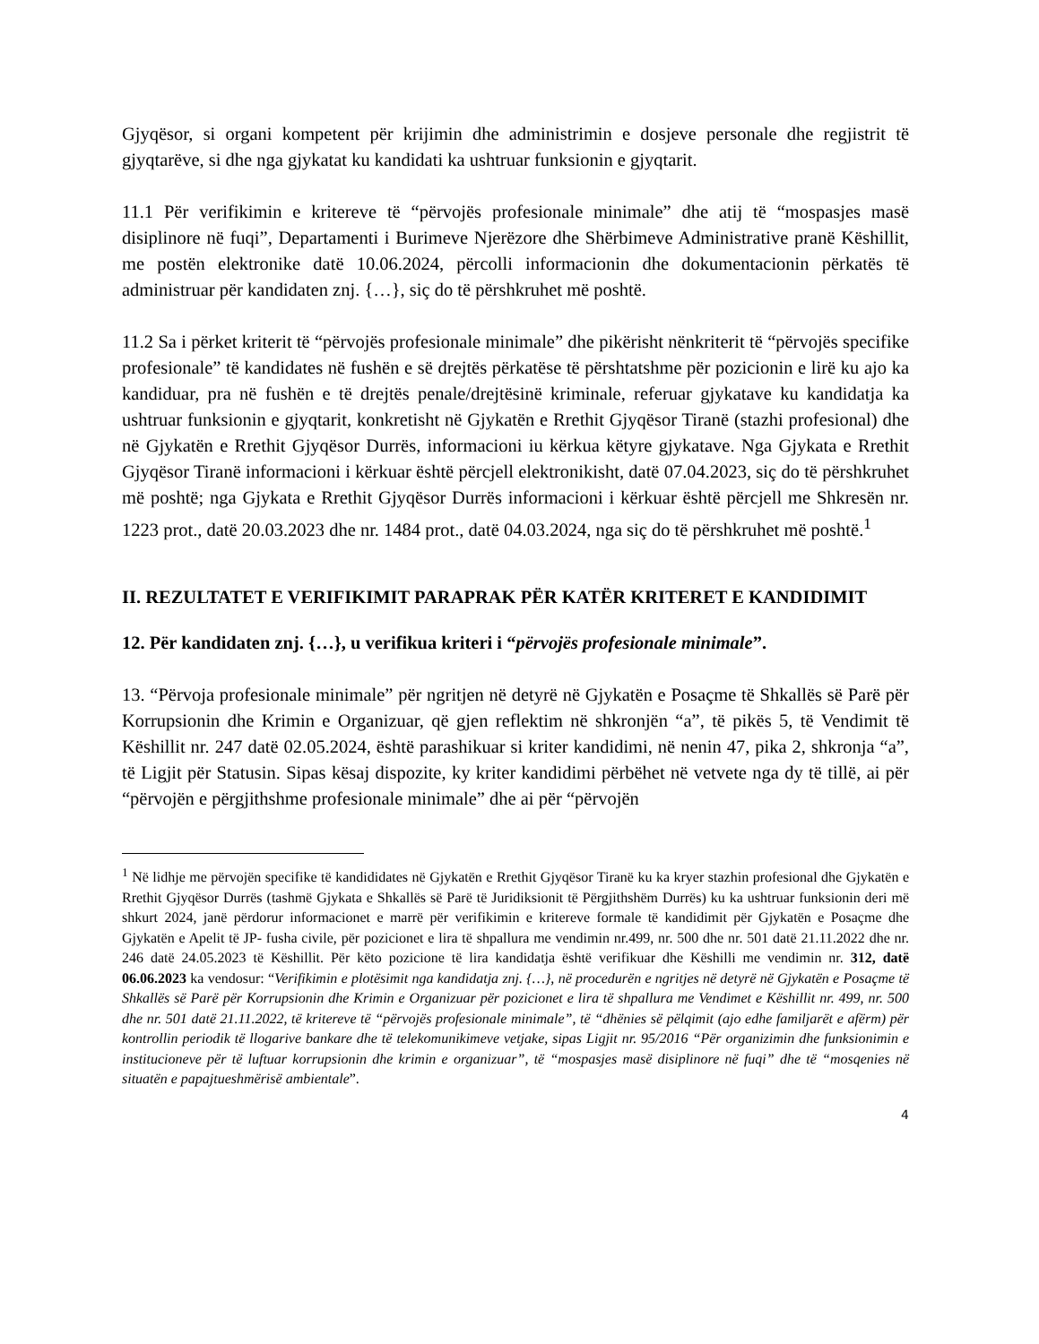Gjyqësor, si organi kompetent për krijimin dhe administrimin e dosjeve personale dhe regjistrit të gjyqtarëve, si dhe nga gjykatat ku kandidati ka ushtruar funksionin e gjyqtarit.
11.1 Për verifikimin e kritereve të “përvojës profesionale minimale” dhe atij të “mospasjes masë disiplinore në fuqi”, Departamenti i Burimeve Njerëzore dhe Shërbimeve Administrative pranë Këshillit, me postën elektronike datë 10.06.2024, përcolli informacionin dhe dokumentacionin përkatës të administruar për kandidaten znj. {…}, siç do të përshkruhet më poshtë.
11.2 Sa i përket kriterit të “përvojës profesionale minimale” dhe pikërisht nënkriterit të “përvojës specifike profesionale” të kandidates në fushën e së drejtës përkatëse të përshtatshme për pozicionin e lirë ku ajo ka kandiduar, pra në fushën e të drejtës penale/drejtësinë kriminale, referuar gjykatave ku kandidatja ka ushtruar funksionin e gjyqtarit, konkretisht në Gjykatën e Rrethit Gjyqësor Tiranë (stazhi profesional) dhe në Gjykatën e Rrethit Gjyqësor Durrës, informacioni iu kërkua këtyre gjykatave. Nga Gjykata e Rrethit Gjyqësor Tiranë informacioni i kërkuar është përcjell elektronikisht, datë 07.04.2023, siç do të përshkruhet më poshtë; nga Gjykata e Rrethit Gjyqësor Durrës informacioni i kërkuar është përcjell me Shkresën nr. 1223 prot., datë 20.03.2023 dhe nr. 1484 prot., datë 04.03.2024, nga siç do të përshkruhet më poshtë.<sup>1</sup>
II. REZULTATET E VERIFIKIMIT PARAPRAK PËR KATËR KRITERET E KANDIDIMIT
12. Për kandidaten znj. {…}, u verifikua kriteri i “përvojës profesionale minimale”.
13. “Përvoja profesionale minimale” për ngritjen në detyrë në Gjykatën e Posaçme të Shkallës së Parë për Korrupsionin dhe Krimin e Organizuar, që gjen reflektim në shkronjën “a”, të pikës 5, të Vendimit të Këshillit nr. 247 datë 02.05.2024, është parashikuar si kriter kandidimi, në nenin 47, pika 2, shkronja “a”, të Ligjit për Statusin. Sipas kësaj dispozite, ky kriter kandidimi përbëhet në vetvete nga dy të tillë, ai për “përvojën e përgjithshme profesionale minimale” dhe ai për “përvojën
<sup>1</sup> Në lidhje me përvojën specifike të kandididates në Gjykatën e Rrethit Gjyqësor Tiranë ku ka kryer stazhin profesional dhe Gjykatën e Rrethit Gjyqësor Durrës (tashmë Gjykata e Shkallës së Parë të Juridiksionit të Përgjithshëm Durrës) ku ka ushtruar funksionin deri më shkurt 2024, janë përdorur informacionet e marrë për verifikimin e kritereve formale të kandidimit për Gjykatën e Posaçme dhe Gjykatën e Apelit të JP- fusha civile, për pozicionet e lira të shpallura me vendimin nr.499, nr. 500 dhe nr. 501 datë 21.11.2022 dhe nr. 246 datë 24.05.2023 të Këshillit. Për këto pozicione të lira kandidatja është verifikuar dhe Këshilli me vendimin nr. 312, datë 06.06.2023 ka vendosur: “Verifikimin e plotësimit nga kandidatja znj. {…}, në procedurën e ngritjes në detyrë në Gjykatën e Posaçme të Shkallës së Parë për Korrupsionin dhe Krimin e Organizuar për pozicionet e lira të shpallura me Vendimet e Këshillit nr. 499, nr. 500 dhe nr. 501 datë 21.11.2022, të kritereve të “përvojës profesionale minimale”, të “dhënies së pëlqimit (ajo edhe familjarët e afërm) për kontrollin periodik të llogarive bankare dhe të telekomunikimeve vetjake, sipas Ligjit nr. 95/2016 “Për organizimin dhe funksionimin e institucioneve për të luftuar korrupsionin dhe krimin e organizuar”, të “mospasjes masë disiplinore në fuqi” dhe të “mosqenies në situatën e papajtueshmërisë ambientale”.
4